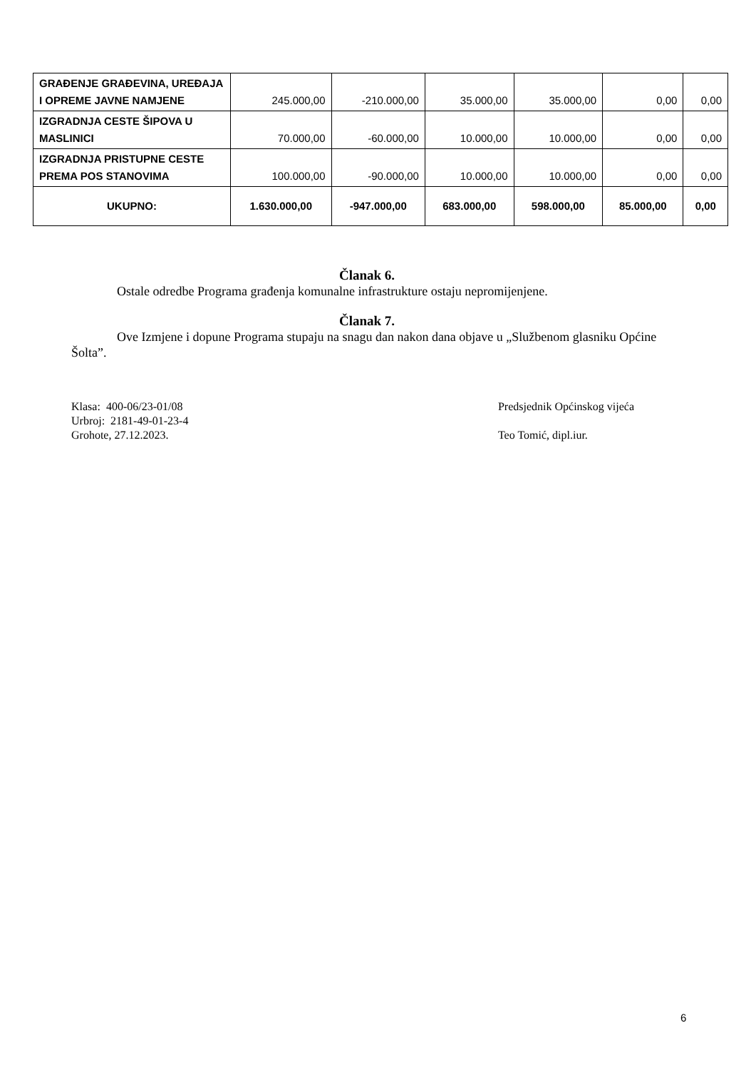| GRAĐENJE GRAĐEVINA, UREĐAJA I OPREME JAVNE NAMJENE | 245.000,00 | -210.000,00 | 35.000,00 | 35.000,00 | 0,00 | 0,00 |
| IZGRADNJA CESTE ŠIPOVA U MASLINICI | 70.000,00 | -60.000,00 | 10.000,00 | 10.000,00 | 0,00 | 0,00 |
| IZGRADNJA PRISTUPNE CESTE PREMA POS STANOVIMA | 100.000,00 | -90.000,00 | 10.000,00 | 10.000,00 | 0,00 | 0,00 |
| UKUPNO: | 1.630.000,00 | -947.000,00 | 683.000,00 | 598.000,00 | 85.000,00 | 0,00 |
Članak 6.
Ostale odredbe Programa građenja komunalne infrastrukture ostaju nepromijenjene.
Članak 7.
Ove Izmjene i dopune Programa stupaju na snagu dan nakon dana objave u „Službenom glasniku Općine Šolta”.
Klasa: 400-06/23-01/08
Urbroj: 2181-49-01-23-4
Grohote, 27.12.2023.
Predsjednik Općinskog vijeća
Teo Tomić, dipl.iur.
6